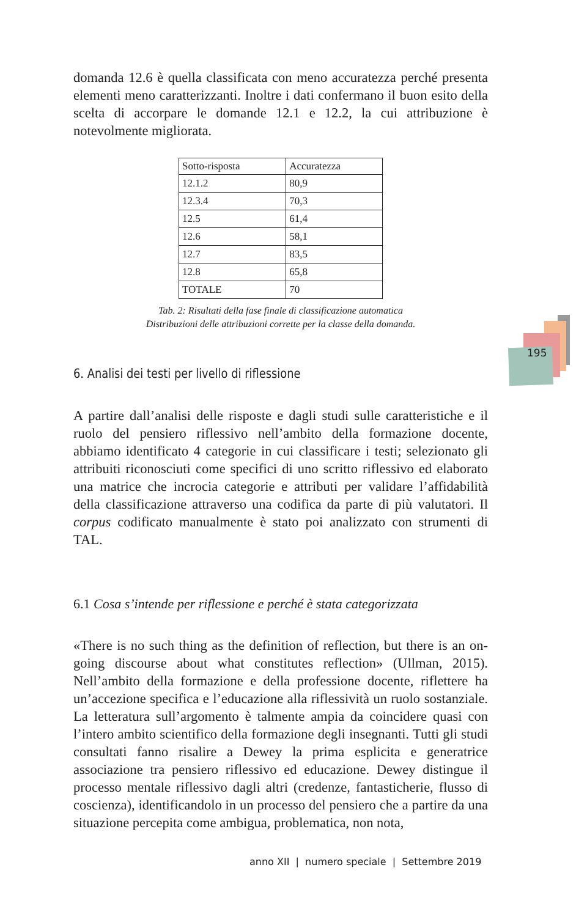195
domanda 12.6 è quella classificata con meno accuratezza perché presenta elementi meno caratterizzanti. Inoltre i dati confermano il buon esito della scelta di accorpare le domande 12.1 e 12.2, la cui attribuzione è notevolmente migliorata.
| Sotto-risposta | Accuratezza |
| --- | --- |
| 12.1.2 | 80,9 |
| 12.3.4 | 70,3 |
| 12.5 | 61,4 |
| 12.6 | 58,1 |
| 12.7 | 83,5 |
| 12.8 | 65,8 |
| TOTALE | 70 |
Tab. 2: Risultati della fase finale di classificazione automatica
Distribuzioni delle attribuzioni corrette per la classe della domanda.
6. Analisi dei testi per livello di riflessione
A partire dall’analisi delle risposte e dagli studi sulle caratteristiche e il ruolo del pensiero riflessivo nell’ambito della formazione docente, abbiamo identificato 4 categorie in cui classificare i testi; selezionato gli attribuiti riconosciuti come specifici di uno scritto riflessivo ed elaborato una matrice che incrocia categorie e attributi per validare l’affidabilità della classificazione attraverso una codifica da parte di più valutatori. Il corpus codificato manualmente è stato poi analizzato con strumenti di TAL.
6.1 Cosa s’intende per riflessione e perché è stata categorizzata
«There is no such thing as the definition of reflection, but there is an on-going discourse about what constitutes reflection» (Ullman, 2015). Nell’ambito della formazione e della professione docente, riflettere ha un’accezione specifica e l’educazione alla riflessività un ruolo sostanziale. La letteratura sull’argomento è talmente ampia da coincidere quasi con l’intero ambito scientifico della formazione degli insegnanti. Tutti gli studi consultati fanno risalire a Dewey la prima esplicita e generatrice associazione tra pensiero riflessivo ed educazione. Dewey distingue il processo mentale riflessivo dagli altri (credenze, fantasticherie, flusso di coscienza), identificandolo in un processo del pensiero che a partire da una situazione percepita come ambigua, problematica, non nota,
anno XII | numero speciale | Settembre 2019